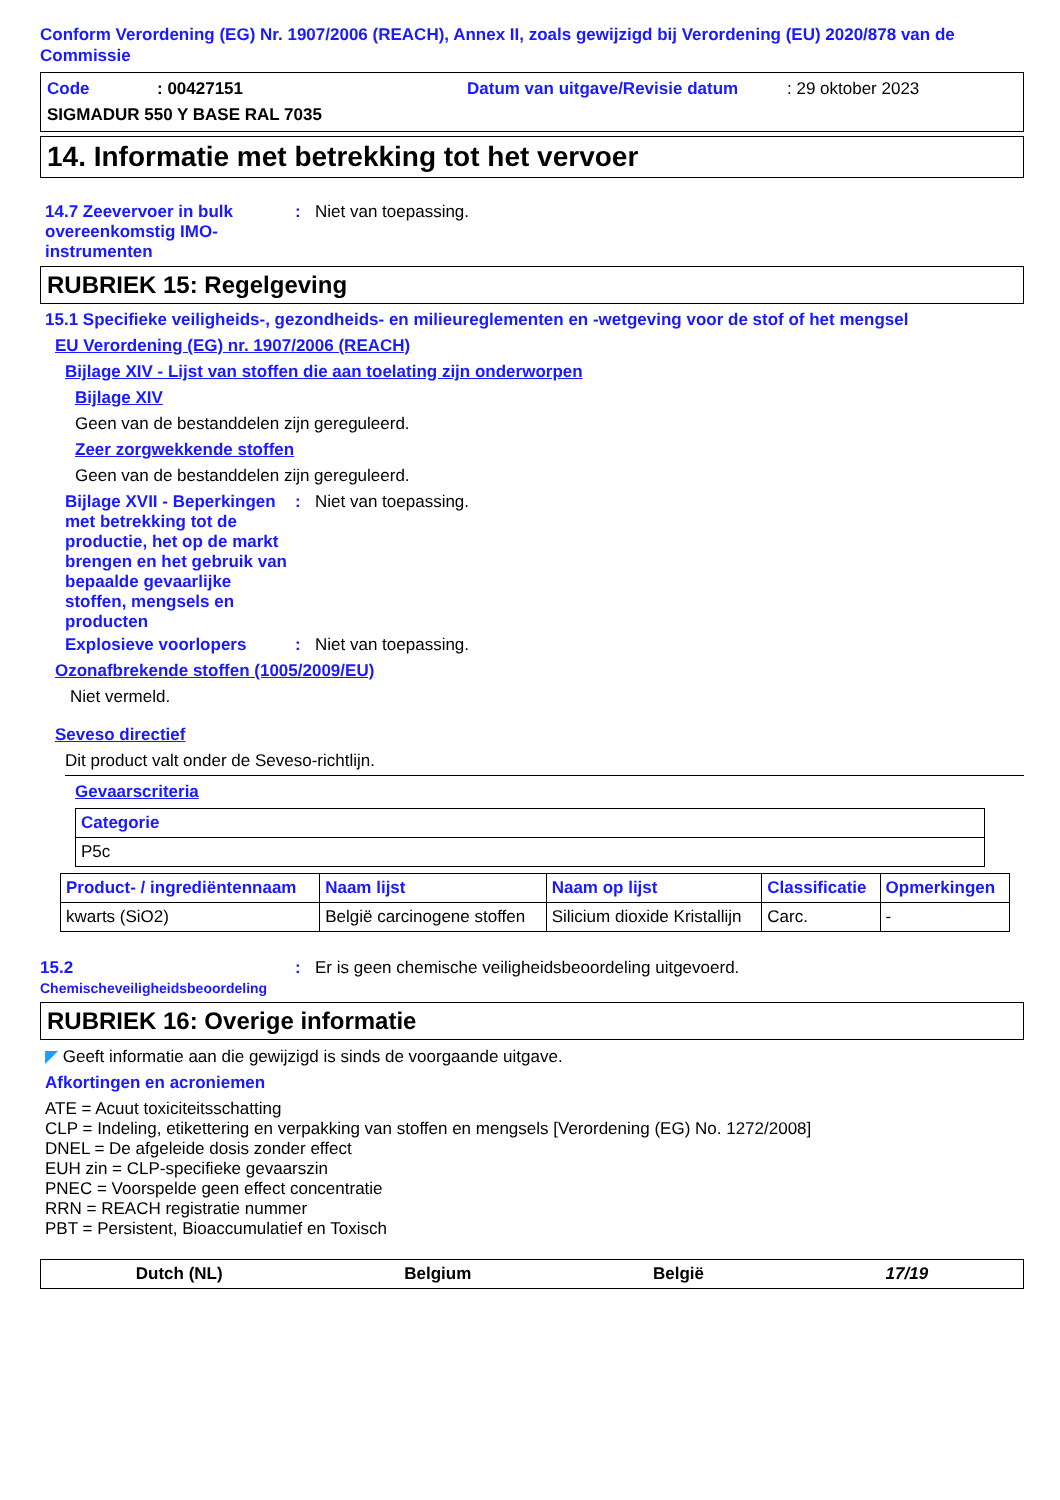Conform Verordening (EG) Nr. 1907/2006 (REACH), Annex II, zoals gewijzigd bij Verordening (EU) 2020/878 van de Commissie
Code: 00427151 Datum van uitgave/Revisie datum: 29 oktober 2023
SIGMADUR 550 Y BASE RAL 7035
14. Informatie met betrekking tot het vervoer
14.7 Zeevervoer in bulk overeenkomstig IMO-instrumenten
: Niet van toepassing.
RUBRIEK 15: Regelgeving
15.1 Specifieke veiligheids-, gezondheids- en milieureglementen en -wetgeving voor de stof of het mengsel
EU Verordening (EG) nr. 1907/2006 (REACH)
Bijlage XIV - Lijst van stoffen die aan toelating zijn onderworpen
Bijlage XIV
Geen van de bestanddelen zijn gereguleerd.
Zeer zorgwekkende stoffen
Geen van de bestanddelen zijn gereguleerd.
Bijlage XVII - Beperkingen met betrekking tot de productie, het op de markt brengen en het gebruik van bepaalde gevaarlijke stoffen, mengsels en producten
: Niet van toepassing.
Explosieve voorlopers : Niet van toepassing.
Ozonafbrekende stoffen (1005/2009/EU)
Niet vermeld.
Seveso directief
Dit product valt onder de Seveso-richtlijn.
Gevaarscriteria
| Categorie |
| --- |
| P5c |
| Product- / ingrediëntennaam | Naam lijst | Naam op lijst | Classificatie | Opmerkingen |
| --- | --- | --- | --- | --- |
| kwarts (SiO2) | België carcinogene stoffen | Silicium dioxide Kristallijn | Carc. | - |
15.2 Chemischeveiligheidsbeoordeling
: Er is geen chemische veiligheidsbeoordeling uitgevoerd.
RUBRIEK 16: Overige informatie
◤ Geeft informatie aan die gewijzigd is sinds de voorgaande uitgave.
Afkortingen en acroniemen
ATE = Acuut toxiciteitsschatting
CLP = Indeling, etikettering en verpakking van stoffen en mengsels [Verordening (EG) No. 1272/2008]
DNEL = De afgeleide dosis zonder effect
EUH zin = CLP-specifieke gevaarszin
PNEC = Voorspelde geen effect concentratie
RRN = REACH registratie nummer
PBT = Persistent, Bioaccumulatief en Toxisch
Dutch (NL) Belgium België 17/19